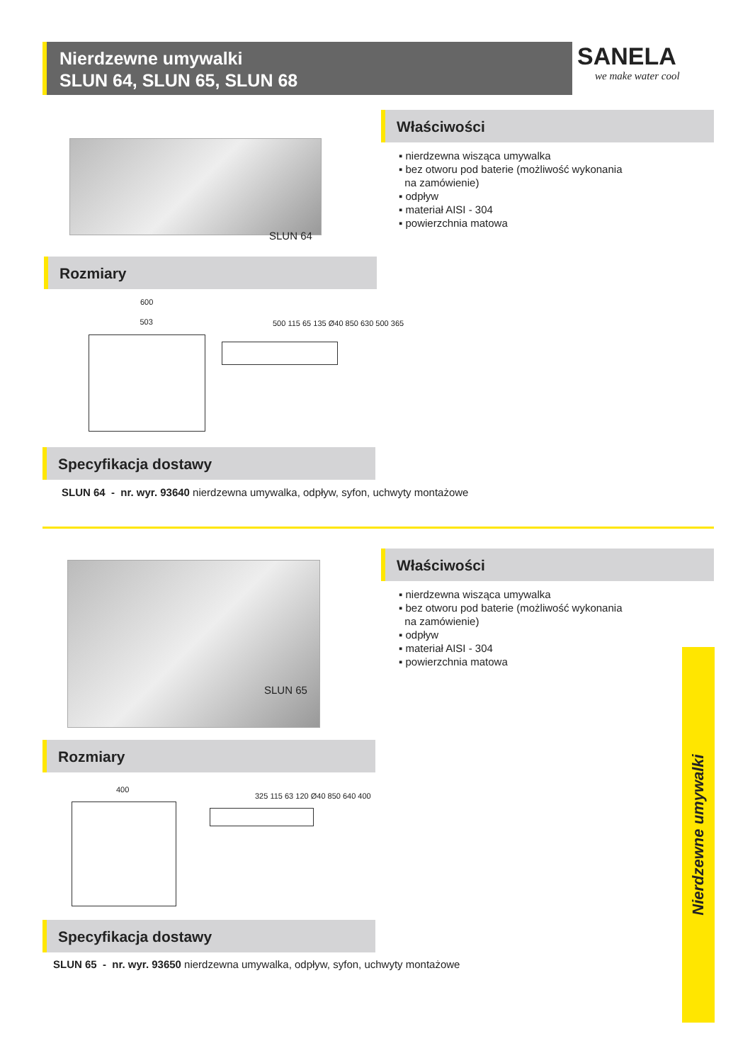Nierdzewne umywalki
SLUN 64, SLUN 65, SLUN 68
SANELA
we make water cool
SLUN 64
Właściwości
▪ nierdzewna wisząca umywalka
▪ bez otworu pod baterie (możliwość wykonania
na zamówienie)
▪ odpływ
▪ materiał AISI - 304
▪ powierzchnia matowa
Rozmiary
600 503
500 115 65 135 Ø40 850 630 500 365
Specyfikacja dostawy
SLUN 64 - nr. wyr. 93640 nierdzewna umywalka, odpływ, syfon, uchwyty montażowe
SLUN 65
Właściwości
▪ nierdzewna wisząca umywalka
▪ bez otworu pod baterie (możliwość wykonania
na zamówienie)
▪ odpływ
▪ materiał AISI - 304
▪ powierzchnia matowa
Rozmiary
400
325 115 63 120 Ø40 850 640 400
Specyfikacja dostawy
SLUN 65 - nr. wyr. 93650 nierdzewna umywalka, odpływ, syfon, uchwyty montażowe
Nierdzewne umywalki